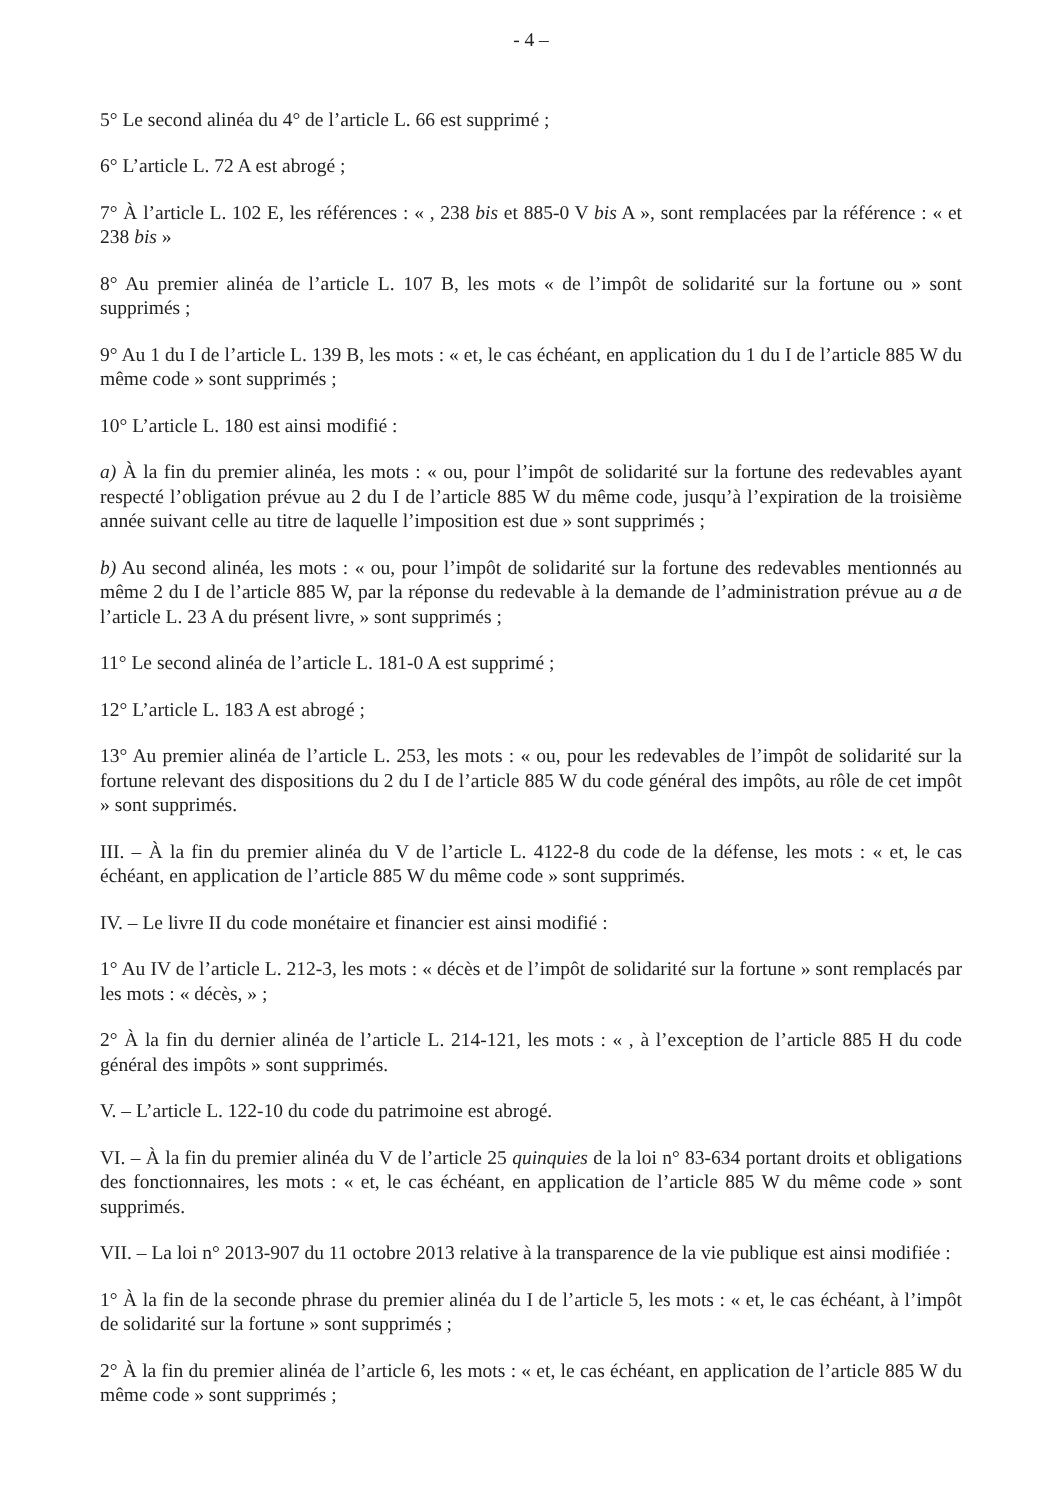- 4 –
5° Le second alinéa du 4° de l’article L. 66 est supprimé ;
6° L’article L. 72 A est abrogé ;
7° À l’article L. 102 E, les références : « , 238 bis et 885-0 V bis A », sont remplacées par la référence : « et 238 bis »
8° Au premier alinéa de l’article L. 107 B, les mots « de l’impôt de solidarité sur la fortune ou » sont supprimés ;
9° Au 1 du I de l’article L. 139 B, les mots : « et, le cas échéant, en application du 1 du I de l’article 885 W du même code » sont supprimés ;
10° L’article L. 180 est ainsi modifié :
a) À la fin du premier alinéa, les mots : « ou, pour l’impôt de solidarité sur la fortune des redevables ayant respecté l’obligation prévue au 2 du I de l’article 885 W du même code, jusqu’à l’expiration de la troisième année suivant celle au titre de laquelle l’imposition est due » sont supprimés ;
b) Au second alinéa, les mots : « ou, pour l’impôt de solidarité sur la fortune des redevables mentionnés au même 2 du I de l’article 885 W, par la réponse du redevable à la demande de l’administration prévue au a de l’article L. 23 A du présent livre, » sont supprimés ;
11° Le second alinéa de l’article L. 181-0 A est supprimé ;
12° L’article L. 183 A est abrogé ;
13° Au premier alinéa de l’article L. 253, les mots : « ou, pour les redevables de l’impôt de solidarité sur la fortune relevant des dispositions du 2 du I de l’article 885 W du code général des impôts, au rôle de cet impôt » sont supprimés.
III. – À la fin du premier alinéa du V de l’article L. 4122-8 du code de la défense, les mots : « et, le cas échéant, en application de l’article 885 W du même code » sont supprimés.
IV. – Le livre II du code monétaire et financier est ainsi modifié :
1° Au IV de l’article L. 212-3, les mots : « décès et de l’impôt de solidarité sur la fortune » sont remplacés par les mots : « décès, » ;
2° À la fin du dernier alinéa de l’article L. 214-121, les mots : « , à l’exception de l’article 885 H du code général des impôts » sont supprimés.
V. – L’article L. 122-10 du code du patrimoine est abrogé.
VI. – À la fin du premier alinéa du V de l’article 25 quinquies de la loi n° 83-634 portant droits et obligations des fonctionnaires, les mots : « et, le cas échéant, en application de l’article 885 W du même code » sont supprimés.
VII. – La loi n° 2013-907 du 11 octobre 2013 relative à la transparence de la vie publique est ainsi modifiée :
1° À la fin de la seconde phrase du premier alinéa du I de l’article 5, les mots : « et, le cas échéant, à l’impôt de solidarité sur la fortune » sont supprimés ;
2° À la fin du premier alinéa de l’article 6, les mots : « et, le cas échéant, en application de l’article 885 W du même code » sont supprimés ;